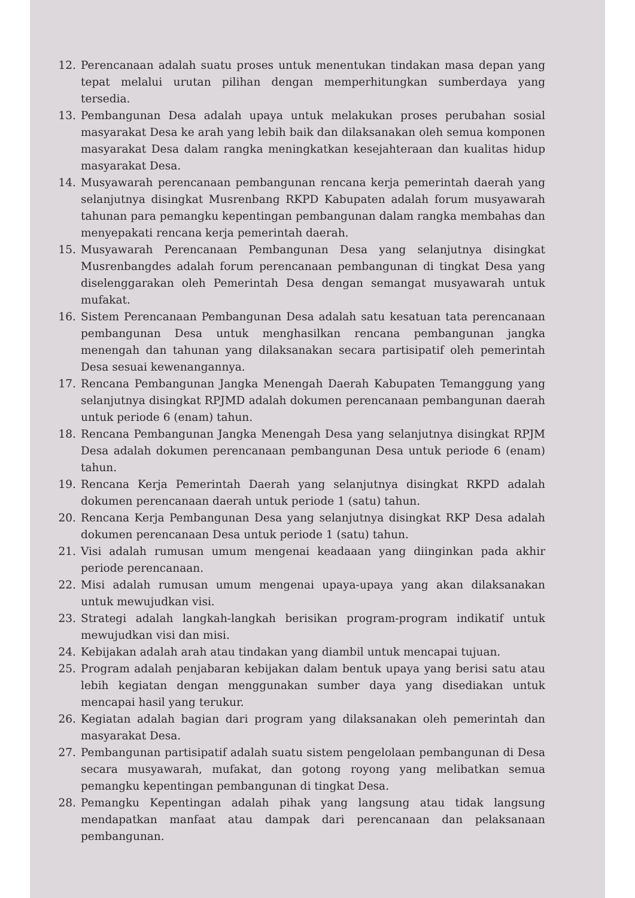12. Perencanaan adalah suatu proses untuk menentukan tindakan masa depan yang tepat melalui urutan pilihan dengan memperhitungkan sumberdaya yang tersedia.
13. Pembangunan Desa adalah upaya untuk melakukan proses perubahan sosial masyarakat Desa ke arah yang lebih baik dan dilaksanakan oleh semua komponen masyarakat Desa dalam rangka meningkatkan kesejahteraan dan kualitas hidup masyarakat Desa.
14. Musyawarah perencanaan pembangunan rencana kerja pemerintah daerah yang selanjutnya disingkat Musrenbang RKPD Kabupaten adalah forum musyawarah tahunan para pemangku kepentingan pembangunan dalam rangka membahas dan menyepakati rencana kerja pemerintah daerah.
15. Musyawarah Perencanaan Pembangunan Desa yang selanjutnya disingkat Musrenbangdes adalah forum perencanaan pembangunan di tingkat Desa yang diselenggarakan oleh Pemerintah Desa dengan semangat musyawarah untuk mufakat.
16. Sistem Perencanaan Pembangunan Desa adalah satu kesatuan tata perencanaan pembangunan Desa untuk menghasilkan rencana pembangunan jangka menengah dan tahunan yang dilaksanakan secara partisipatif oleh pemerintah Desa sesuai kewenangannya.
17. Rencana Pembangunan Jangka Menengah Daerah Kabupaten Temanggung yang selanjutnya disingkat RPJMD adalah dokumen perencanaan pembangunan daerah untuk periode 6 (enam) tahun.
18. Rencana Pembangunan Jangka Menengah Desa yang selanjutnya disingkat RPJM Desa adalah dokumen perencanaan pembangunan Desa untuk periode 6 (enam) tahun.
19. Rencana Kerja Pemerintah Daerah yang selanjutnya disingkat RKPD adalah dokumen perencanaan daerah untuk periode 1 (satu) tahun.
20. Rencana Kerja Pembangunan Desa yang selanjutnya disingkat RKP Desa adalah dokumen perencanaan Desa untuk periode 1 (satu) tahun.
21. Visi adalah rumusan umum mengenai keadaaan yang diinginkan pada akhir periode perencanaan.
22. Misi adalah rumusan umum mengenai upaya-upaya yang akan dilaksanakan untuk mewujudkan visi.
23. Strategi adalah langkah-langkah berisikan program-program indikatif untuk mewujudkan visi dan misi.
24. Kebijakan adalah arah atau tindakan yang diambil untuk mencapai tujuan.
25. Program adalah penjabaran kebijakan dalam bentuk upaya yang berisi satu atau lebih kegiatan dengan menggunakan sumber daya yang disediakan untuk mencapai hasil yang terukur.
26. Kegiatan adalah bagian dari program yang dilaksanakan oleh pemerintah dan masyarakat Desa.
27. Pembangunan partisipatif adalah suatu sistem pengelolaan pembangunan di Desa secara musyawarah, mufakat, dan gotong royong yang melibatkan semua pemangku kepentingan pembangunan di tingkat Desa.
28. Pemangku Kepentingan adalah pihak yang langsung atau tidak langsung mendapatkan manfaat atau dampak dari perencanaan dan pelaksanaan pembangunan.